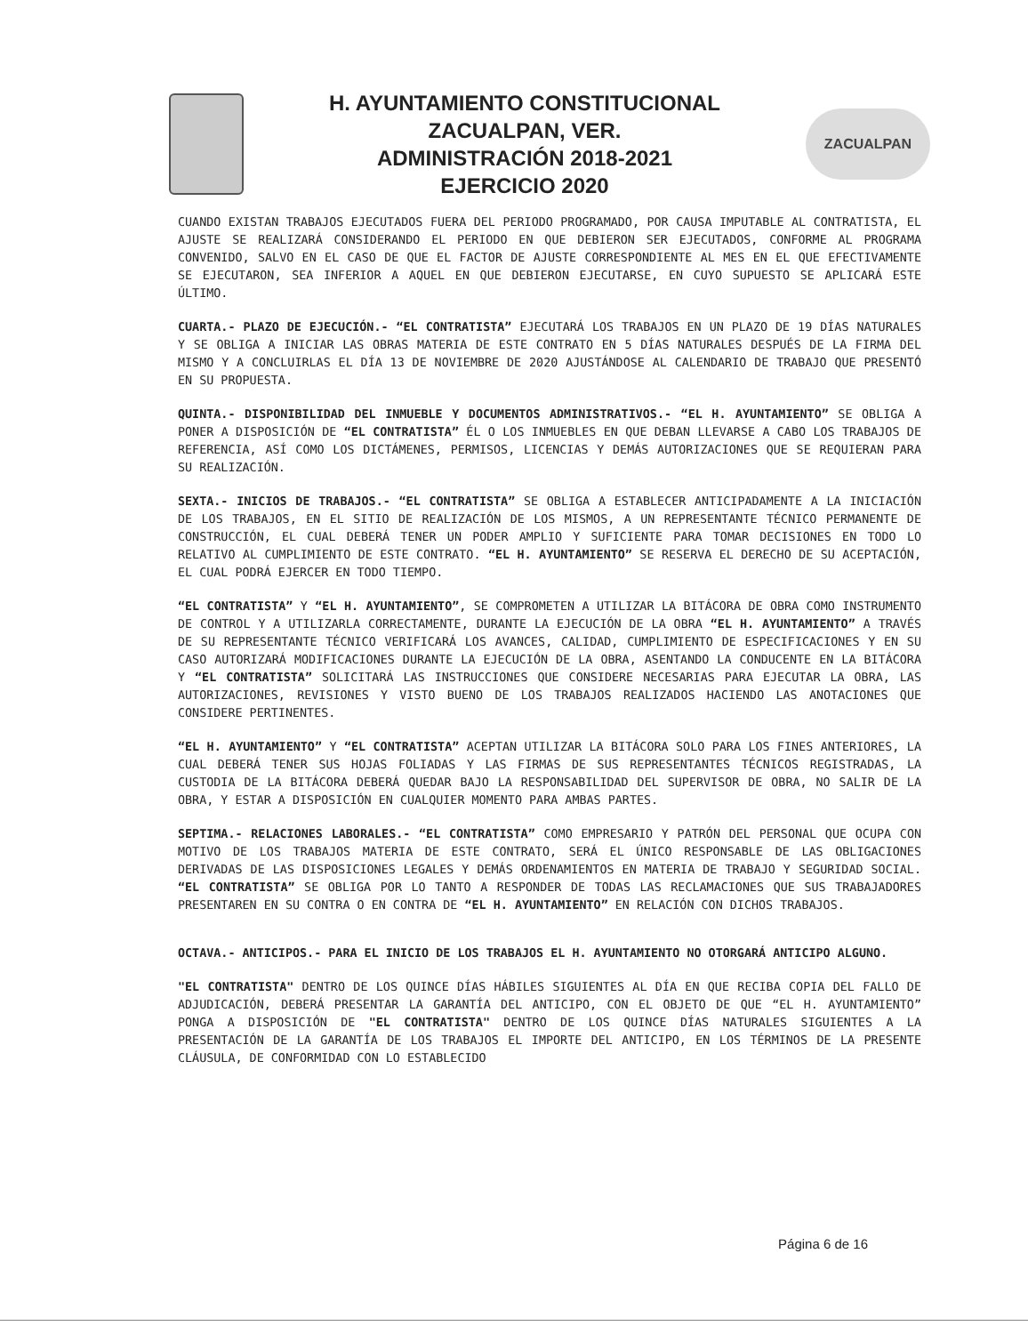H. AYUNTAMIENTO CONSTITUCIONAL
ZACUALPAN, VER.
ADMINISTRACIÓN 2018-2021
EJERCICIO 2020
ZACUALPAN
CUANDO EXISTAN TRABAJOS EJECUTADOS FUERA DEL PERIODO PROGRAMADO, POR CAUSA IMPUTABLE AL CONTRATISTA, EL AJUSTE SE REALIZARÁ CONSIDERANDO EL PERIODO EN QUE DEBIERON SER EJECUTADOS, CONFORME AL PROGRAMA CONVENIDO, SALVO EN EL CASO DE QUE EL FACTOR DE AJUSTE CORRESPONDIENTE AL MES EN EL QUE EFECTIVAMENTE SE EJECUTARON, SEA INFERIOR A AQUEL EN QUE DEBIERON EJECUTARSE, EN CUYO SUPUESTO SE APLICARÁ ESTE ÚLTIMO.
CUARTA.- PLAZO DE EJECUCIÓN.- “EL CONTRATISTA” EJECUTARÁ LOS TRABAJOS EN UN PLAZO DE 19 DÍAS NATURALES Y SE OBLIGA A INICIAR LAS OBRAS MATERIA DE ESTE CONTRATO EN 5 DÍAS NATURALES DESPUÉS DE LA FIRMA DEL MISMO Y A CONCLUIRLAS EL DÍA 13 DE NOVIEMBRE DE 2020 AJUSTÁNDOSE AL CALENDARIO DE TRABAJO QUE PRESENTÓ EN SU PROPUESTA.
QUINTA.- DISPONIBILIDAD DEL INMUEBLE Y DOCUMENTOS ADMINISTRATIVOS.- “EL H. AYUNTAMIENTO” SE OBLIGA A PONER A DISPOSICIÓN DE “EL CONTRATISTA” ÉL O LOS INMUEBLES EN QUE DEBAN LLEVARSE A CABO LOS TRABAJOS DE REFERENCIA, ASÍ COMO LOS DICTÁMENES, PERMISOS, LICENCIAS Y DEMÁS AUTORIZACIONES QUE SE REQUIERAN PARA SU REALIZACIÓN.
SEXTA.- INICIOS DE TRABAJOS.- “EL CONTRATISTA” SE OBLIGA A ESTABLECER ANTICIPADAMENTE A LA INICIACIÓN DE LOS TRABAJOS, EN EL SITIO DE REALIZACIÓN DE LOS MISMOS, A UN REPRESENTANTE TÉCNICO PERMANENTE DE CONSTRUCCIÓN, EL CUAL DEBERÁ TENER UN PODER AMPLIO Y SUFICIENTE PARA TOMAR DECISIONES EN TODO LO RELATIVO AL CUMPLIMIENTO DE ESTE CONTRATO. “EL H. AYUNTAMIENTO” SE RESERVA EL DERECHO DE SU ACEPTACIÓN, EL CUAL PODRÁ EJERCER EN TODO TIEMPO.
“EL CONTRATISTA” Y “EL H. AYUNTAMIENTO”, SE COMPROMETEN A UTILIZAR LA BITÁCORA DE OBRA COMO INSTRUMENTO DE CONTROL Y A UTILIZARLA CORRECTAMENTE, DURANTE LA EJECUCIÓN DE LA OBRA “EL H. AYUNTAMIENTO” A TRAVÉS DE SU REPRESENTANTE TÉCNICO VERIFICARÁ LOS AVANCES, CALIDAD, CUMPLIMIENTO DE ESPECIFICACIONES Y EN SU CASO AUTORIZARÁ MODIFICACIONES DURANTE LA EJECUCIÓN DE LA OBRA, ASENTANDO LA CONDUCENTE EN LA BITÁCORA Y “EL CONTRATISTA” SOLICITARÁ LAS INSTRUCCIONES QUE CONSIDERE NECESARIAS PARA EJECUTAR LA OBRA, LAS AUTORIZACIONES, REVISIONES Y VISTO BUENO DE LOS TRABAJOS REALIZADOS HACIENDO LAS ANOTACIONES QUE CONSIDERE PERTINENTES.
“EL H. AYUNTAMIENTO” Y “EL CONTRATISTA” ACEPTAN UTILIZAR LA BITÁCORA SOLO PARA LOS FINES ANTERIORES, LA CUAL DEBERÁ TENER SUS HOJAS FOLIADAS Y LAS FIRMAS DE SUS REPRESENTANTES TÉCNICOS REGISTRADAS, LA CUSTODIA DE LA BITÁCORA DEBERÁ QUEDAR BAJO LA RESPONSABILIDAD DEL SUPERVISOR DE OBRA, NO SALIR DE LA OBRA, Y ESTAR A DISPOSICIÓN EN CUALQUIER MOMENTO PARA AMBAS PARTES.
SEPTIMA.- RELACIONES LABORALES.- “EL CONTRATISTA” COMO EMPRESARIO Y PATRÓN DEL PERSONAL QUE OCUPA CON MOTIVO DE LOS TRABAJOS MATERIA DE ESTE CONTRATO, SERÁ EL ÚNICO RESPONSABLE DE LAS OBLIGACIONES DERIVADAS DE LAS DISPOSICIONES LEGALES Y DEMÁS ORDENAMIENTOS EN MATERIA DE TRABAJO Y SEGURIDAD SOCIAL. “EL CONTRATISTA” SE OBLIGA POR LO TANTO A RESPONDER DE TODAS LAS RECLAMACIONES QUE SUS TRABAJADORES PRESENTAREN EN SU CONTRA O EN CONTRA DE “EL H. AYUNTAMIENTO” EN RELACIÓN CON DICHOS TRABAJOS.
OCTAVA.- ANTICIPOS.- PARA EL INICIO DE LOS TRABAJOS EL H. AYUNTAMIENTO NO OTORGARÁ ANTICIPO ALGUNO.
"EL CONTRATISTA" DENTRO DE LOS QUINCE DÍAS HÁBILES SIGUIENTES AL DÍA EN QUE RECIBA COPIA DEL FALLO DE ADJUDICACIÓN, DEBERÁ PRESENTAR LA GARANTÍA DEL ANTICIPO, CON EL OBJETO DE QUE “EL H. AYUNTAMIENTO” PONGA A DISPOSICIÓN DE "EL CONTRATISTA" DENTRO DE LOS QUINCE DÍAS NATURALES SIGUIENTES A LA PRESENTACIÓN DE LA GARANTÍA DE LOS TRABAJOS EL IMPORTE DEL ANTICIPO, EN LOS TÉRMINOS DE LA PRESENTE CLÁUSULA, DE CONFORMIDAD CON LO ESTABLECIDO
Página 6 de 16